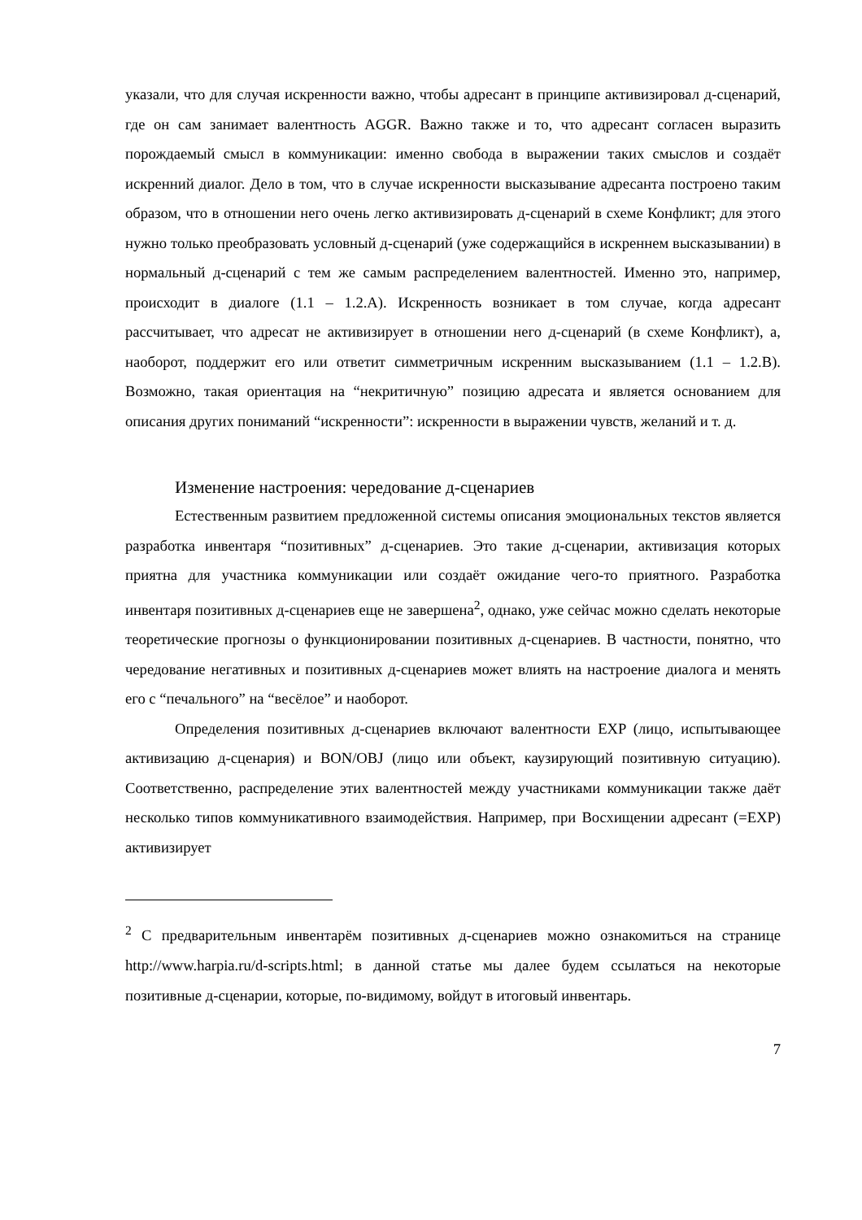указали, что для случая искренности важно, чтобы адресант в принципе активизировал д-сценарий, где он сам занимает валентность AGGR. Важно также и то, что адресант согласен выразить порождаемый смысл в коммуникации: именно свобода в выражении таких смыслов и создаёт искренний диалог. Дело в том, что в случае искренности высказывание адресанта построено таким образом, что в отношении него очень легко активизировать д-сценарий в схеме Конфликт; для этого нужно только преобразовать условный д-сценарий (уже содержащийся в искреннем высказывании) в нормальный д-сценарий с тем же самым распределением валентностей. Именно это, например, происходит в диалоге (1.1 – 1.2.A). Искренность возникает в том случае, когда адресант рассчитывает, что адресат не активизирует в отношении него д-сценарий (в схеме Конфликт), а, наоборот, поддержит его или ответит симметричным искренним высказыванием (1.1 – 1.2.B). Возможно, такая ориентация на “некритичную” позицию адресата и является основанием для описания других пониманий “искренности”: искренности в выражении чувств, желаний и т. д.
Изменение настроения: чередование д-сценариев
Естественным развитием предложенной системы описания эмоциональных текстов является разработка инвентаря “позитивных” д-сценариев. Это такие д-сценарии, активизация которых приятна для участника коммуникации или создаёт ожидание чего-то приятного. Разработка инвентаря позитивных д-сценариев еще не завершена<sup>2</sup>, однако, уже сейчас можно сделать некоторые теоретические прогнозы о функционировании позитивных д-сценариев. В частности, понятно, что чередование негативных и позитивных д-сценариев может влиять на настроение диалога и менять его с “печального” на “весёлое” и наоборот.
Определения позитивных д-сценариев включают валентности EXP (лицо, испытывающее активизацию д-сценария) и BON/OBJ (лицо или объект, каузирующий позитивную ситуацию). Соответственно, распределение этих валентностей между участниками коммуникации также даёт несколько типов коммуникативного взаимодействия. Например, при Восхищении адресант (=EXP) активизирует
<sup>2</sup> С предварительным инвентарём позитивных д-сценариев можно ознакомиться на странице http://www.harpia.ru/d-scripts.html; в данной статье мы далее будем ссылаться на некоторые позитивные д-сценарии, которые, по-видимому, войдут в итоговый инвентарь.
7